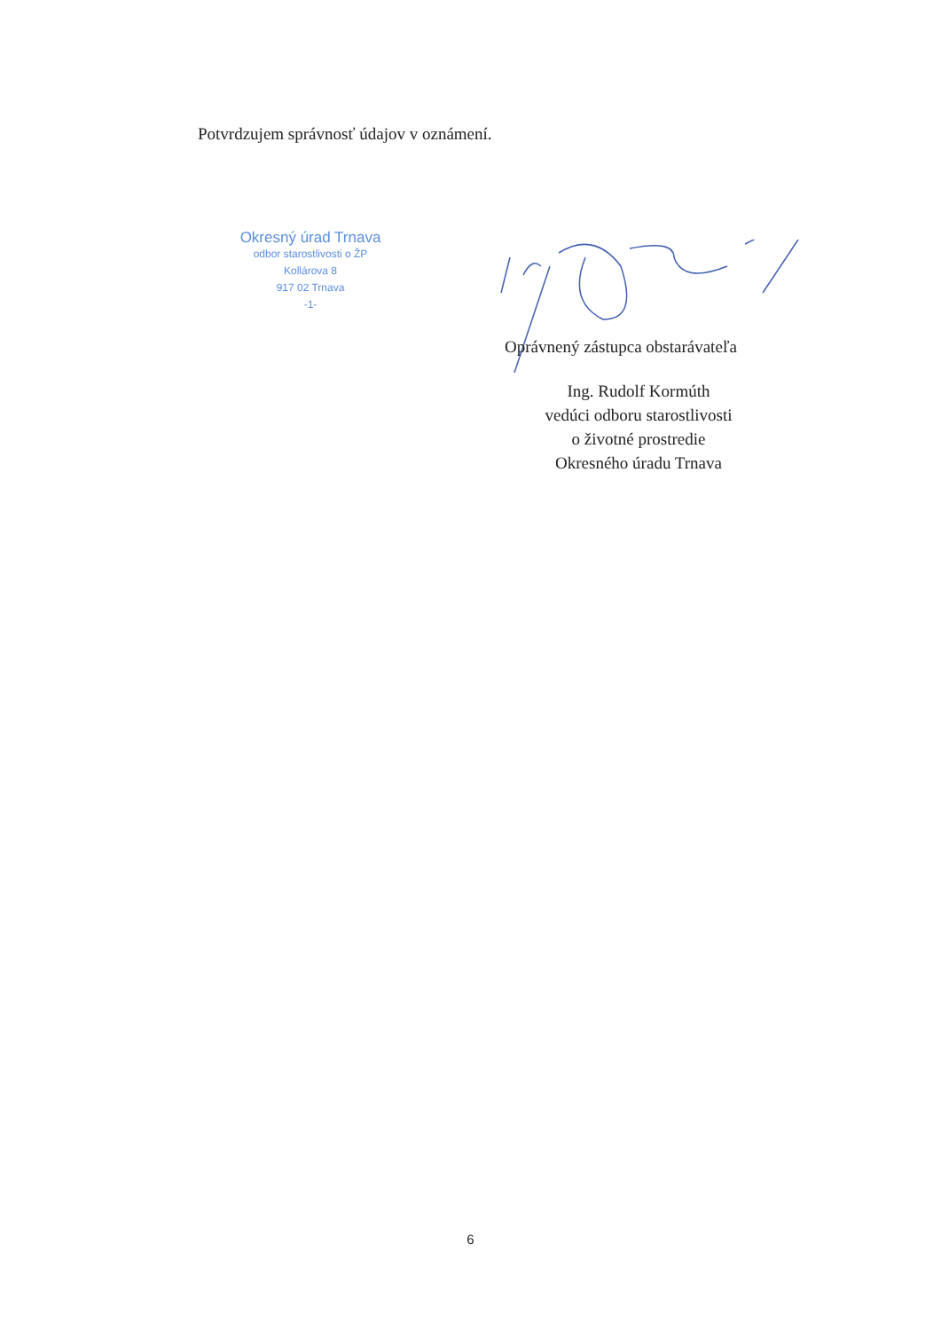Potvrdzujem správnosť údajov v oznámení.
Okresný úrad Trnava
odbor starostlivosti o ŽP
Kollárova 8
917 02 Trnava
-1-
Oprávnený zástupca obstarávateľa
Ing. Rudolf Kormúth
vedúci odboru starostlivosti
o životné prostredie
Okresného úradu Trnava
6